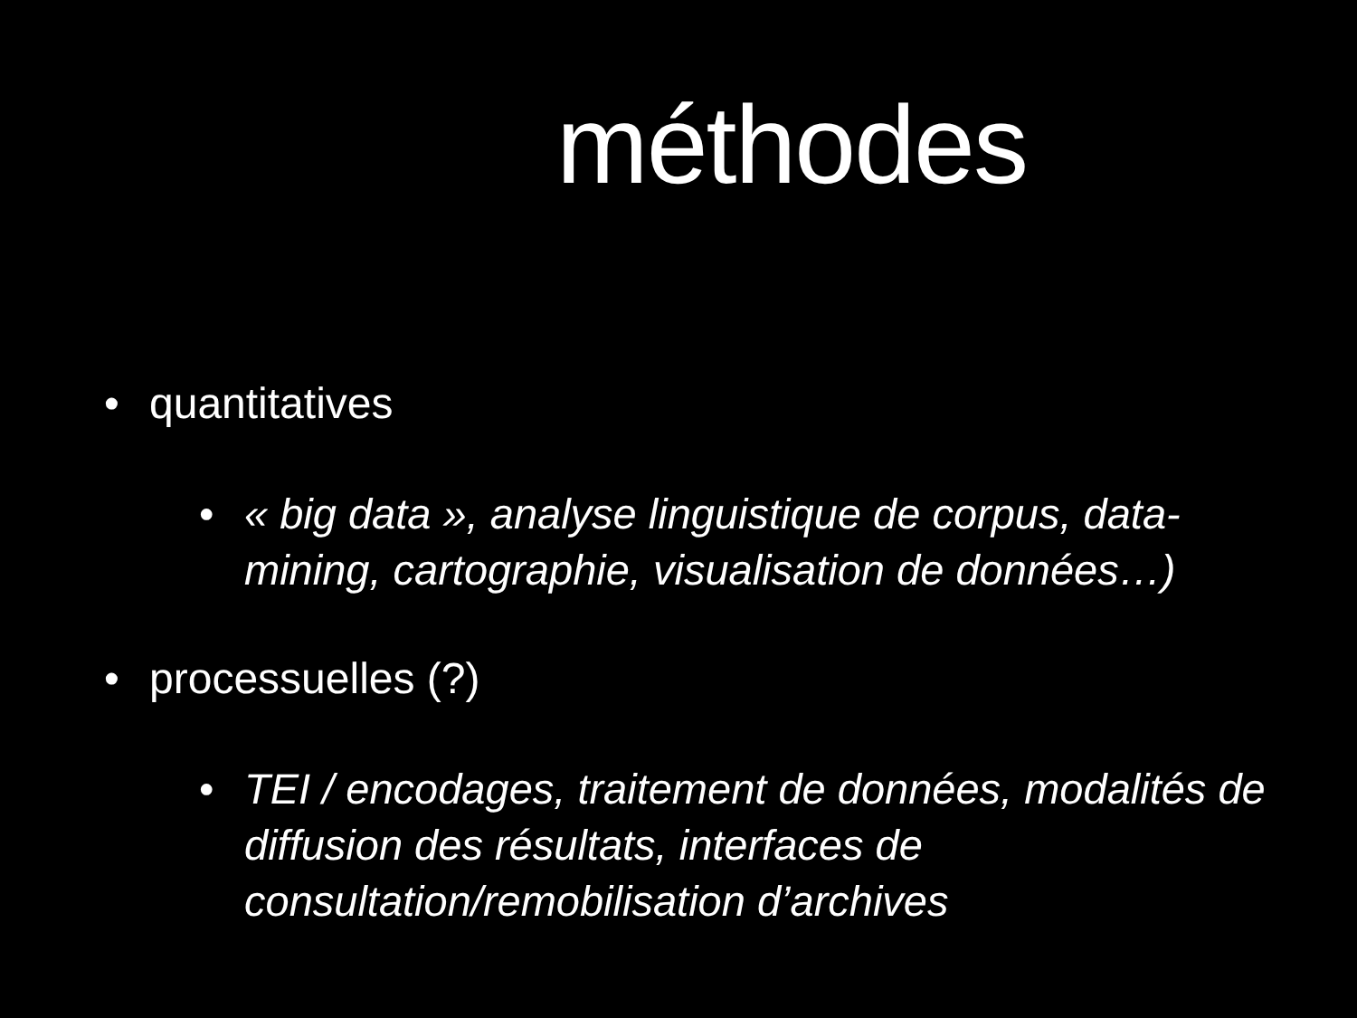méthodes
• quantitatives
• « big data », analyse linguistique de corpus, data-mining, cartographie, visualisation de données…)
• processuelles (?)
• TEI / encodages, traitement de données, modalités de diffusion des résultats, interfaces de consultation/remobilisation d’archives